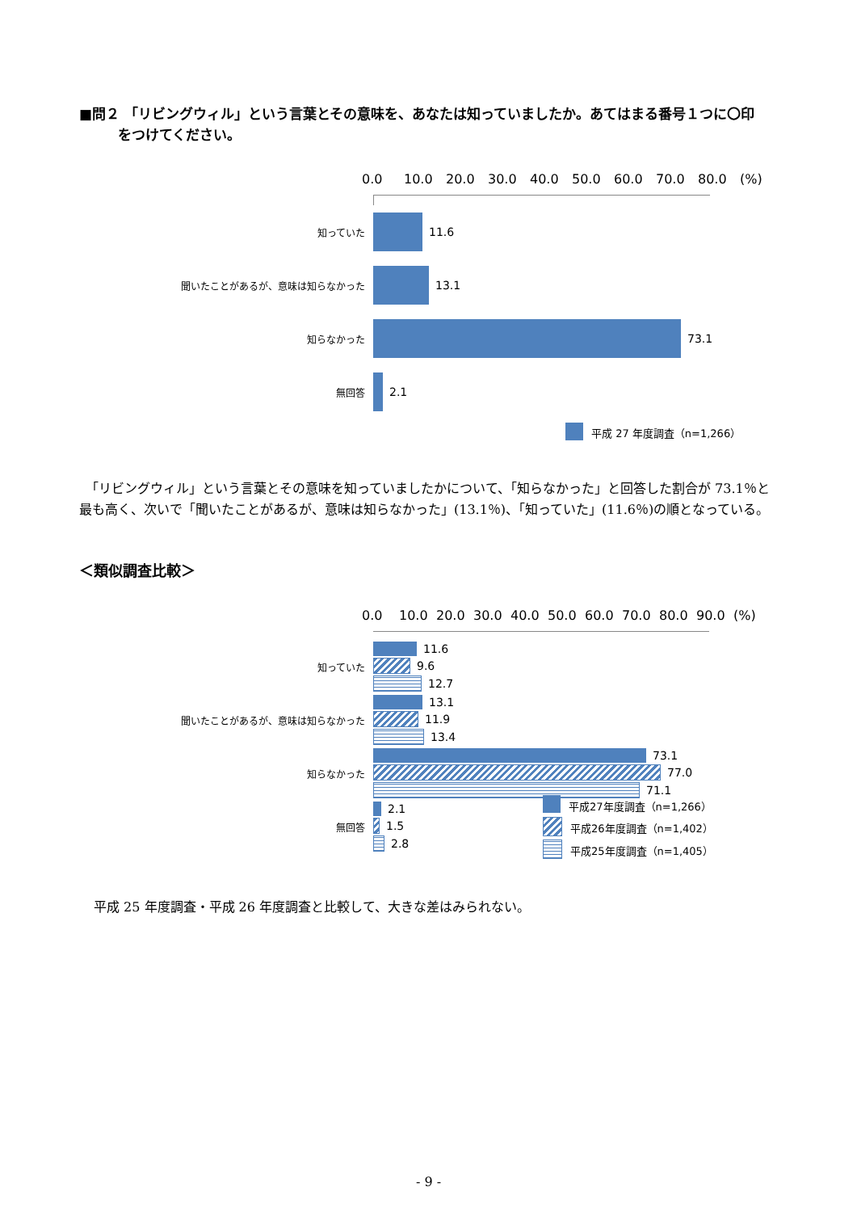■問２ 「リビングウィル」という言葉とその意味を、あなたは知っていましたか。あてはまる番号１つに〇印
をつけてください。
0.0 10.0 20.0 30.0 40.0 50.0 60.0 70.0 80.0 (%)
知っていた
11.6
聞いたことがあるが、意味は知らなかった
13.1
知らなかった
73.1
無回答
2.1
平成 27 年度調査（n=1,266）
　「リビングウィル」という言葉とその意味を知っていましたかについて、「知らなかった」と回答した割合が 73.1％と最も高く、次いで「聞いたことがあるが、意味は知らなかった」(13.1％)、「知っていた」(11.6％)の順となっている。
＜類似調査比較＞
0.0 10.0 20.0 30.0 40.0 50.0 60.0 70.0 80.0 90.0 (%)
知っていた
11.6
9.6
12.7
聞いたことがあるが、意味は知らなかった
13.1
11.9
13.4
知らなかった
73.1
77.0
71.1
無回答
2.1
1.5
2.8
平成27年度調査（n=1,266）
平成26年度調査（n=1,402）
平成25年度調査（n=1,405）
平成 25 年度調査・平成 26 年度調査と比較して、大きな差はみられない。
- 9 -